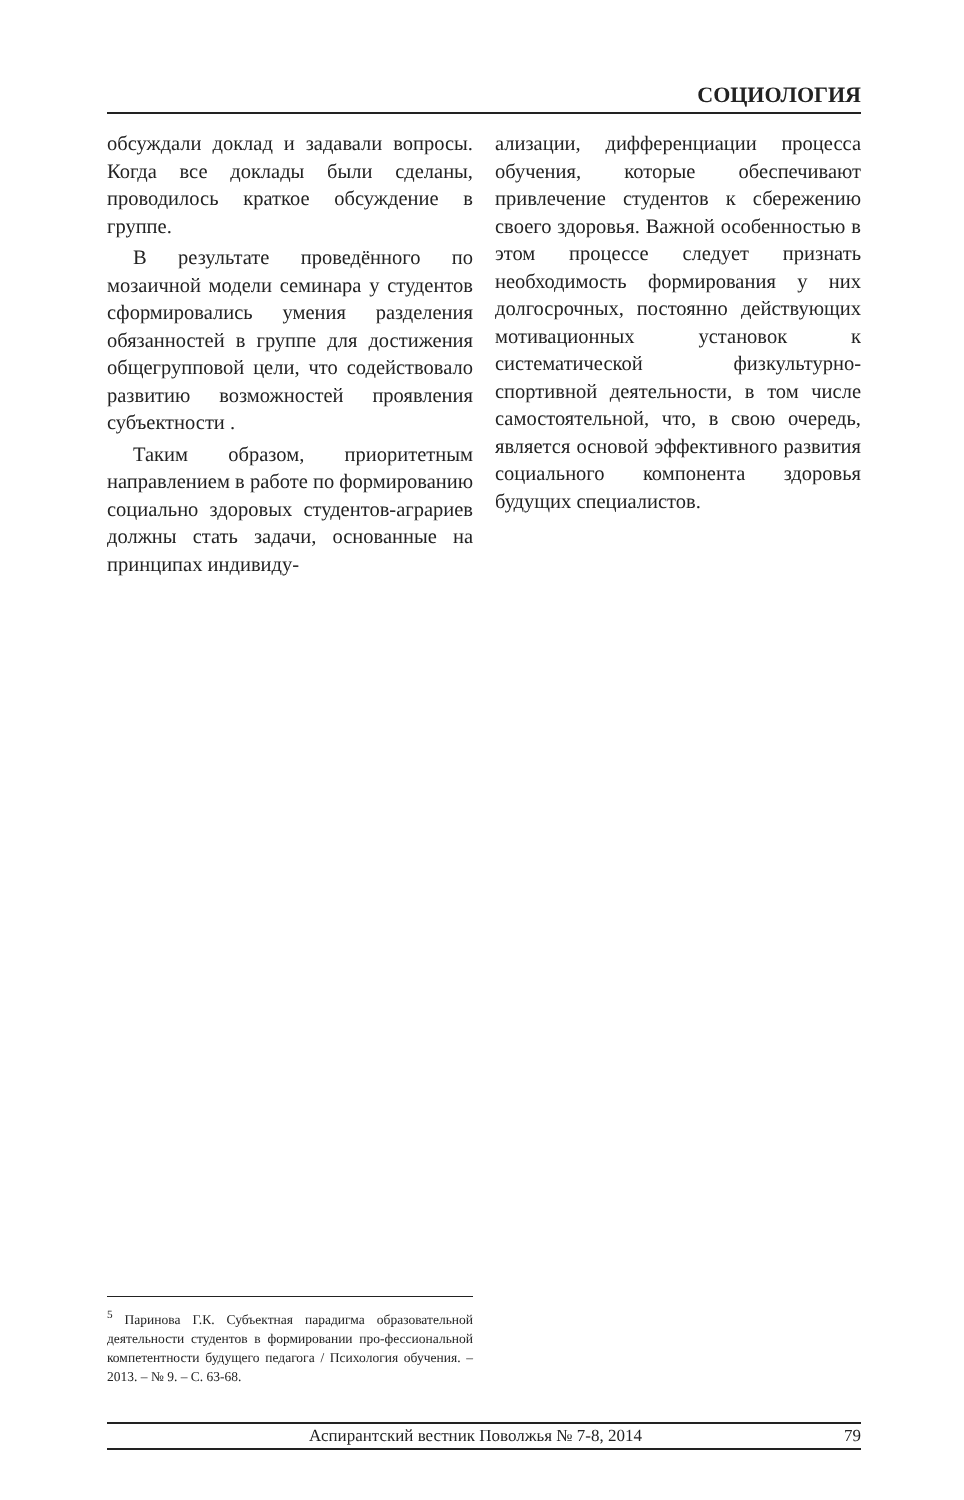СОЦИОЛОГИЯ
обсуждали доклад и задавали вопросы. Когда все доклады были сделаны, проводилось краткое обсуждение в группе.
В результате проведённого по мозаичной модели семинара у студентов сформировались умения разделения обязанностей в группе для достижения общегрупповой цели, что содействовало развитию возможностей проявления субъектности .
Таким образом, приоритетным направлением в работе по формированию социально здоровых студентов-аграриев должны стать задачи, основанные на принципах индивиду-
ализации, дифференциации процесса обучения, которые обеспечивают привлечение студентов к сбережению своего здоровья. Важной особенностью в этом процессе следует признать необходимость формирования у них долгосрочных, постоянно действующих мотивационных установок к систематической физкультурно-спортивной деятельности, в том числе самостоятельной, что, в свою очередь, является основой эффективного развития социального компонента здоровья будущих специалистов.
<sup>5</sup> Паринова Г.К. Субъектная парадигма образовательной деятельности студентов в формировании про-фессиональной компетентности будущего педагога / Психология обучения. – 2013. – № 9. – С. 63-68.
Аспирантский вестник Поволжья № 7-8, 2014 79